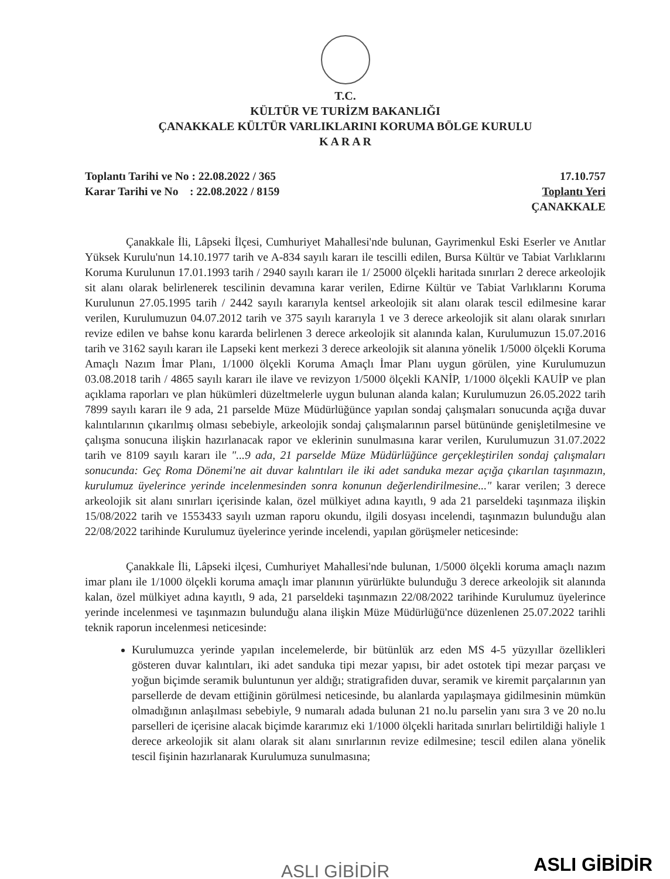T.C.
KÜLTÜR VE TURİZM BAKANLIĞI
ÇANAKKALE KÜLTÜR VARLIKLARINI KORUMA BÖLGE KURULU
K A R A R
Toplantı Tarihi ve No : 22.08.2022 / 365
Karar Tarihi ve No : 22.08.2022 / 8159
17.10.757
Toplantı Yeri
ÇANAKKALE
Çanakkale İli, Lâpseki İlçesi, Cumhuriyet Mahallesi'nde bulunan, Gayrimenkul Eski Eserler ve Anıtlar Yüksek Kurulu'nun 14.10.1977 tarih ve A-834 sayılı kararı ile tescilli edilen, Bursa Kültür ve Tabiat Varlıklarını Koruma Kurulunun 17.01.1993 tarih / 2940 sayılı kararı ile 1/ 25000 ölçekli haritada sınırları 2 derece arkeolojik sit alanı olarak belirlenerek tescilinin devamına karar verilen, Edirne Kültür ve Tabiat Varlıklarını Koruma Kurulunun 27.05.1995 tarih / 2442 sayılı kararıyla kentsel arkeolojik sit alanı olarak tescil edilmesine karar verilen, Kurulumuzun 04.07.2012 tarih ve 375 sayılı kararıyla 1 ve 3 derece arkeolojik sit alanı olarak sınırları revize edilen ve bahse konu kararda belirlenen 3 derece arkeolojik sit alanında kalan, Kurulumuzun 15.07.2016 tarih ve 3162 sayılı kararı ile Lapseki kent merkezi 3 derece arkeolojik sit alanına yönelik 1/5000 ölçekli Koruma Amaçlı Nazım İmar Planı, 1/1000 ölçekli Koruma Amaçlı İmar Planı uygun görülen, yine Kurulumuzun 03.08.2018 tarih / 4865 sayılı kararı ile ilave ve revizyon 1/5000 ölçekli KANİP, 1/1000 ölçekli KAUİP ve plan açıklama raporları ve plan hükümleri düzeltmelerle uygun bulunan alanda kalan; Kurulumuzun 26.05.2022 tarih 7899 sayılı kararı ile 9 ada, 21 parselde Müze Müdürlüğünce yapılan sondaj çalışmaları sonucunda açığa duvar kalıntılarının çıkarılmış olması sebebiyle, arkeolojik sondaj çalışmalarının parsel bütününde genişletilmesine ve çalışma sonucuna ilişkin hazırlanacak rapor ve eklerinin sunulmasına karar verilen, Kurulumuzun 31.07.2022 tarih ve 8109 sayılı kararı ile "...9 ada, 21 parselde Müze Müdürlüğünce gerçekleştirilen sondaj çalışmaları sonucunda: Geç Roma Dönemi'ne ait duvar kalıntıları ile iki adet sanduka mezar açığa çıkarılan taşınmazın, kurulumuz üyelerince yerinde incelenmesinden sonra konunun değerlendirilmesine..." karar verilen; 3 derece arkeolojik sit alanı sınırları içerisinde kalan, özel mülkiyet adına kayıtlı, 9 ada 21 parseldeki taşınmaza ilişkin 15/08/2022 tarih ve 1553433 sayılı uzman raporu okundu, ilgili dosyası incelendi, taşınmazın bulunduğu alan 22/08/2022 tarihinde Kurulumuz üyelerince yerinde incelendi, yapılan görüşmeler neticesinde:
Çanakkale İli, Lâpseki ilçesi, Cumhuriyet Mahallesi'nde bulunan, 1/5000 ölçekli koruma amaçlı nazım imar planı ile 1/1000 ölçekli koruma amaçlı imar planının yürürlükte bulunduğu 3 derece arkeolojik sit alanında kalan, özel mülkiyet adına kayıtlı, 9 ada, 21 parseldeki taşınmazın 22/08/2022 tarihinde Kurulumuz üyelerince yerinde incelenmesi ve taşınmazın bulunduğu alana ilişkin Müze Müdürlüğü'nce düzenlenen 25.07.2022 tarihli teknik raporun incelenmesi neticesinde:
Kurulumuzca yerinde yapılan incelemelerde, bir bütünlük arz eden MS 4-5 yüzyıllar özellikleri gösteren duvar kalıntıları, iki adet sanduka tipi mezar yapısı, bir adet ostotek tipi mezar parçası ve yoğun biçimde seramik buluntunun yer aldığı; stratigrafiden duvar, seramik ve kiremit parçalarının yan parsellerde de devam ettiğinin görülmesi neticesinde, bu alanlarda yapılaşmaya gidilmesinin mümkün olmadığının anlaşılması sebebiyle, 9 numaralı adada bulunan 21 no.lu parselin yanı sıra 3 ve 20 no.lu parselleri de içerisine alacak biçimde kararımız eki 1/1000 ölçekli haritada sınırları belirtildiği haliyle 1 derece arkeolojik sit alanı olarak sit alanı sınırlarının revize edilmesine; tescil edilen alana yönelik tescil fişinin hazırlanarak Kurulumuza sunulmasına;
ASLI GİBİDİR ASLI GİBİDİR